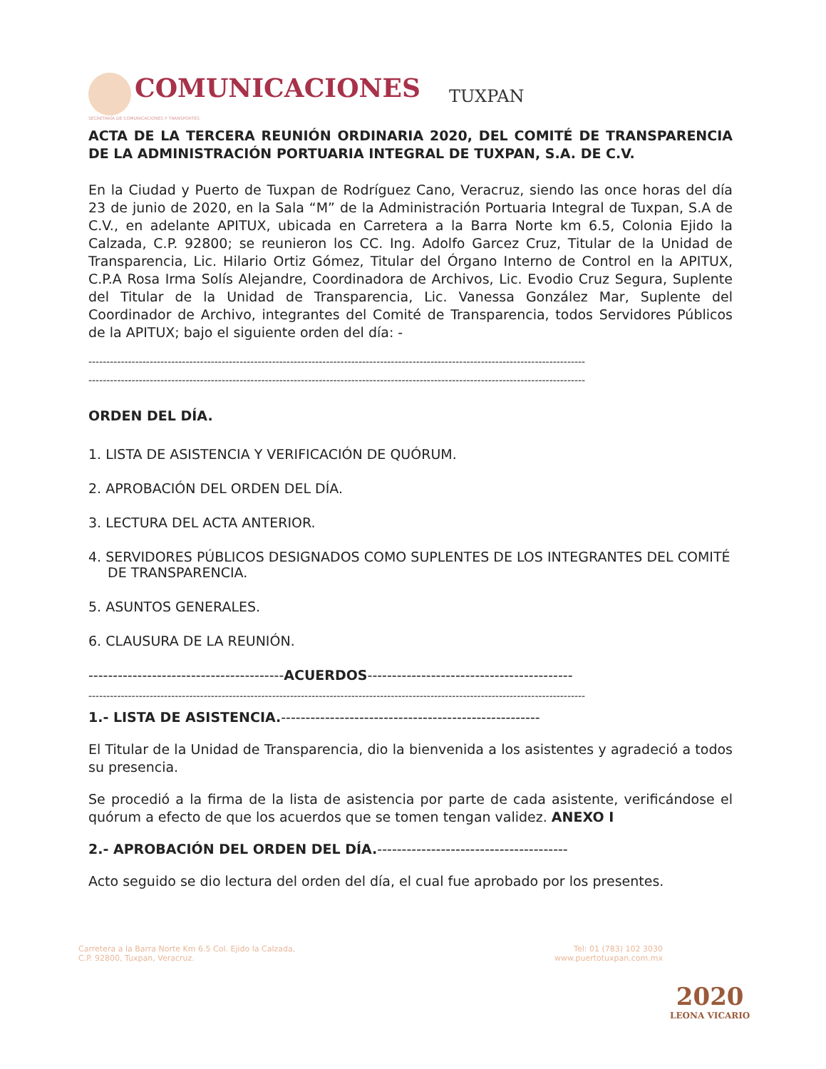COMUNICACIONES
SECRETARÍA DE COMUNICACIONES Y TRANSPORTES
TUXPAN
ACTA DE LA TERCERA REUNIÓN ORDINARIA 2020, DEL COMITÉ DE TRANSPARENCIA DE LA ADMINISTRACIÓN PORTUARIA INTEGRAL DE TUXPAN, S.A. DE C.V.
En la Ciudad y Puerto de Tuxpan de Rodríguez Cano, Veracruz, siendo las once horas del día 23 de junio de 2020, en la Sala “M” de la Administración Portuaria Integral de Tuxpan, S.A de C.V., en adelante APITUX, ubicada en Carretera a la Barra Norte km 6.5, Colonia Ejido la Calzada, C.P. 92800; se reunieron los CC. Ing. Adolfo Garcez Cruz, Titular de la Unidad de Transparencia, Lic. Hilario Ortiz Gómez, Titular del Órgano Interno de Control en la APITUX, C.P.A Rosa Irma Solís Alejandre, Coordinadora de Archivos, Lic. Evodio Cruz Segura, Suplente del Titular de la Unidad de Transparencia, Lic. Vanessa González Mar, Suplente del Coordinador de Archivo, integrantes del Comité de Transparencia, todos Servidores Públicos de la APITUX; bajo el siguiente orden del día: -
------------------------------------------------------------------------------------------------------------------------------------------
------------------------------------------------------------------------------------------------------------------------------------------
ORDEN DEL DÍA.
1. LISTA DE ASISTENCIA Y VERIFICACIÓN DE QUÓRUM.
2. APROBACIÓN DEL ORDEN DEL DÍA.
3. LECTURA DEL ACTA ANTERIOR.
4. SERVIDORES PÚBLICOS DESIGNADOS COMO SUPLENTES DE LOS INTEGRANTES DEL COMITÉ DE TRANSPARENCIA.
5. ASUNTOS GENERALES.
6. CLAUSURA DE LA REUNIÓN.
----------------------------------------ACUERDOS------------------------------------------
------------------------------------------------------------------------------------------------------------------------------------------
1.- LISTA DE ASISTENCIA.-----------------------------------------------------
El Titular de la Unidad de Transparencia, dio la bienvenida a los asistentes y agradeció a todos su presencia.
Se procedió a la firma de la lista de asistencia por parte de cada asistente, verificándose el quórum a efecto de que los acuerdos que se tomen tengan validez. ANEXO I
2.- APROBACIÓN DEL ORDEN DEL DÍA.---------------------------------------
Acto seguido se dio lectura del orden del día, el cual fue aprobado por los presentes.
Carretera a la Barra Norte Km 6.5 Col. Ejido la Calzada,
C.P. 92800, Tuxpan, Veracruz.
Tel: 01 (783) 102 3030
www.puertotuxpan.com.mx
2020
LEONA VICARIO